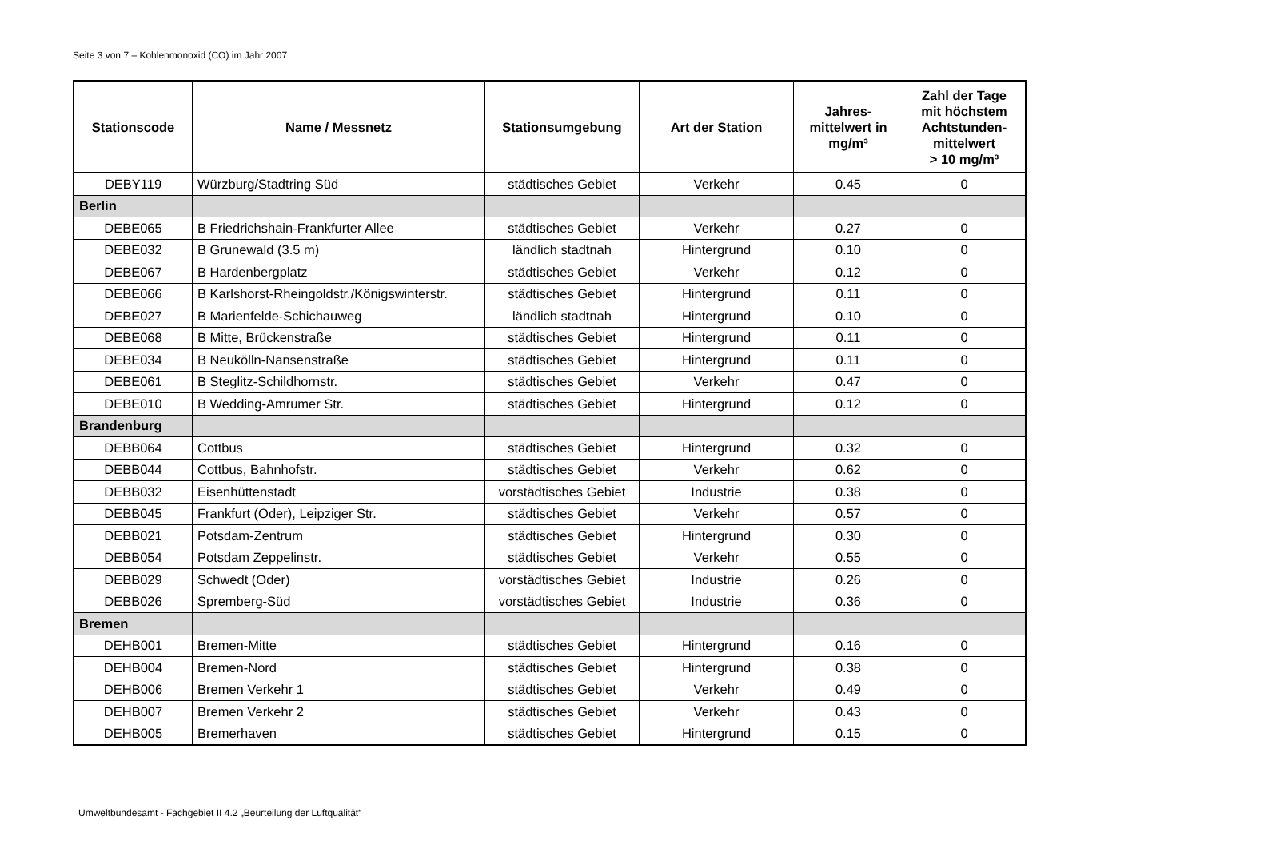Seite 3 von 7 – Kohlenmonoxid (CO) im Jahr 2007
| Stationscode | Name / Messnetz | Stationsumgebung | Art der Station | Jahres- mittelwert in mg/m³ | Zahl der Tage mit höchstem Achtstunden- mittelwert > 10 mg/m³ |
| --- | --- | --- | --- | --- | --- |
| DEBY119 | Würzburg/Stadtring Süd | städtisches Gebiet | Verkehr | 0.45 | 0 |
| Berlin | | | | | |
| DEBE065 | B Friedrichshain-Frankfurter Allee | städtisches Gebiet | Verkehr | 0.27 | 0 |
| DEBE032 | B Grunewald (3.5 m) | ländlich stadtnah | Hintergrund | 0.10 | 0 |
| DEBE067 | B Hardenbergplatz | städtisches Gebiet | Verkehr | 0.12 | 0 |
| DEBE066 | B Karlshorst-Rheingoldstr./Königswinterstr. | städtisches Gebiet | Hintergrund | 0.11 | 0 |
| DEBE027 | B Marienfelde-Schichauweg | ländlich stadtnah | Hintergrund | 0.10 | 0 |
| DEBE068 | B Mitte, Brückenstraße | städtisches Gebiet | Hintergrund | 0.11 | 0 |
| DEBE034 | B Neukölln-Nansenstraße | städtisches Gebiet | Hintergrund | 0.11 | 0 |
| DEBE061 | B Steglitz-Schildhornstr. | städtisches Gebiet | Verkehr | 0.47 | 0 |
| DEBE010 | B Wedding-Amrumer Str. | städtisches Gebiet | Hintergrund | 0.12 | 0 |
| Brandenburg | | | | | |
| DEBB064 | Cottbus | städtisches Gebiet | Hintergrund | 0.32 | 0 |
| DEBB044 | Cottbus, Bahnhofstr. | städtisches Gebiet | Verkehr | 0.62 | 0 |
| DEBB032 | Eisenhüttenstadt | vorstädtisches Gebiet | Industrie | 0.38 | 0 |
| DEBB045 | Frankfurt (Oder), Leipziger Str. | städtisches Gebiet | Verkehr | 0.57 | 0 |
| DEBB021 | Potsdam-Zentrum | städtisches Gebiet | Hintergrund | 0.30 | 0 |
| DEBB054 | Potsdam Zeppelinstr. | städtisches Gebiet | Verkehr | 0.55 | 0 |
| DEBB029 | Schwedt (Oder) | vorstädtisches Gebiet | Industrie | 0.26 | 0 |
| DEBB026 | Spremberg-Süd | vorstädtisches Gebiet | Industrie | 0.36 | 0 |
| Bremen | | | | | |
| DEHB001 | Bremen-Mitte | städtisches Gebiet | Hintergrund | 0.16 | 0 |
| DEHB004 | Bremen-Nord | städtisches Gebiet | Hintergrund | 0.38 | 0 |
| DEHB006 | Bremen Verkehr 1 | städtisches Gebiet | Verkehr | 0.49 | 0 |
| DEHB007 | Bremen Verkehr 2 | städtisches Gebiet | Verkehr | 0.43 | 0 |
| DEHB005 | Bremerhaven | städtisches Gebiet | Hintergrund | 0.15 | 0 |
Umweltbundesamt - Fachgebiet II 4.2 „Beurteilung der Luftqualität“